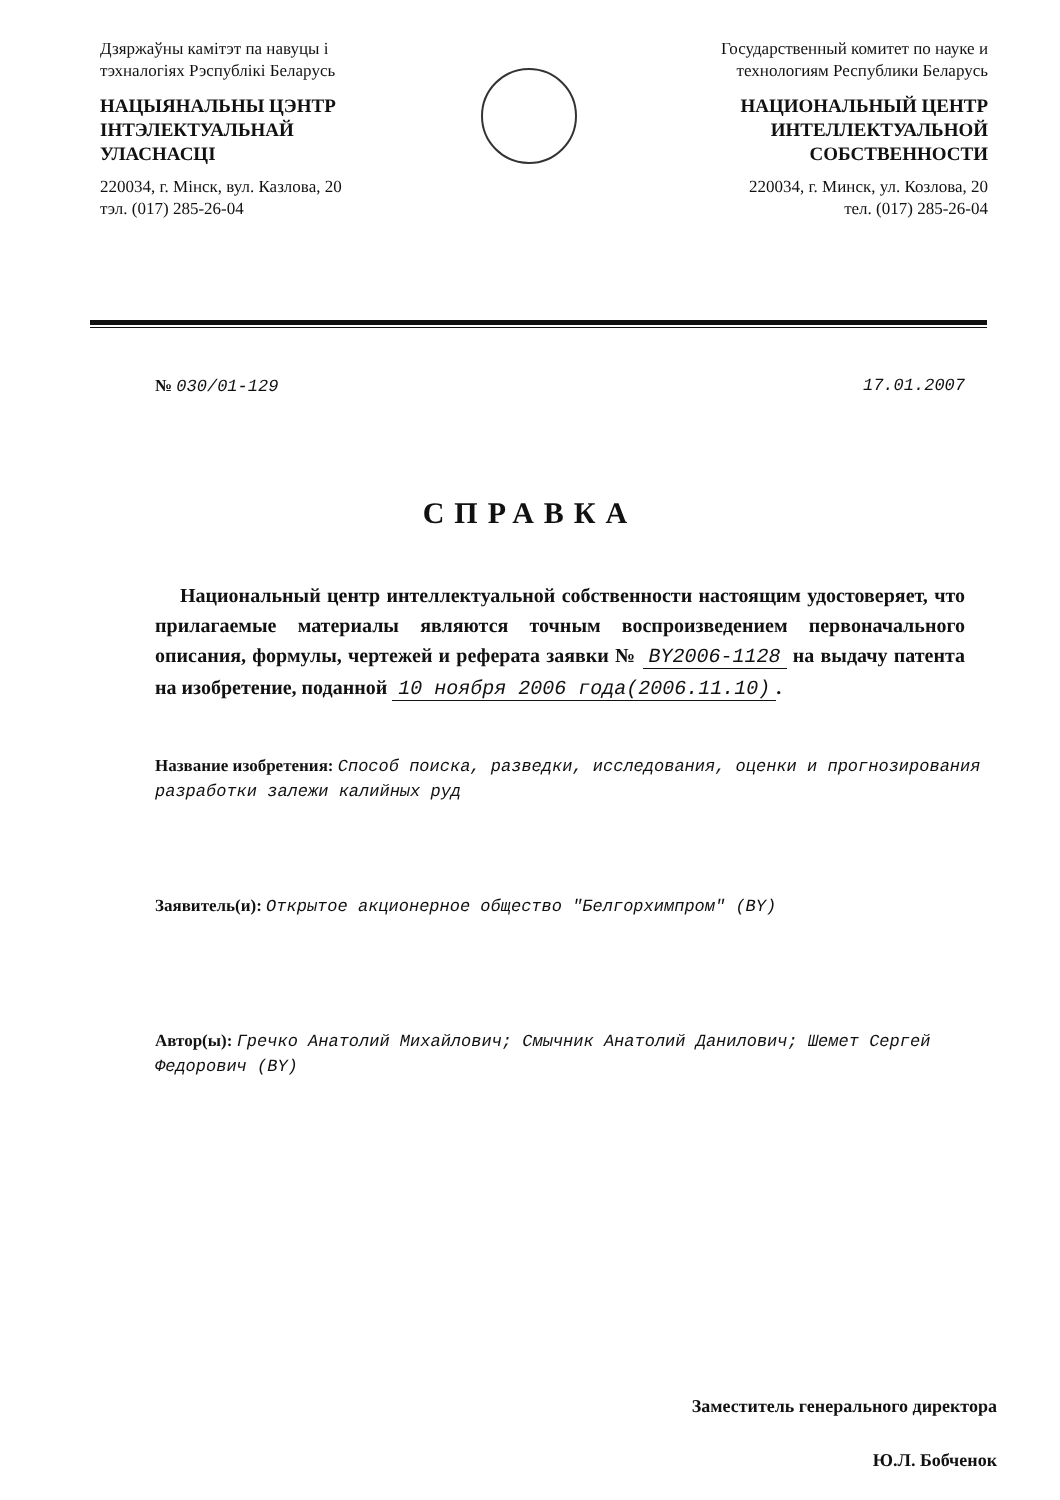Дзяржаўны камітэт па навуцы і тэхналогіях Рэспублікі Беларусь
НАЦЫЯНАЛЬНЫ ЦЭНТР ІНТЭЛЕКТУАЛЬНАЙ УЛАСНАСЦІ
220034, г. Мінск, вул. Казлова, 20
тэл. (017) 285-26-04
Государственный комитет по науке и технологиям Республики Беларусь
НАЦИОНАЛЬНЫЙ ЦЕНТР ИНТЕЛЛЕКТУАЛЬНОЙ СОБСТВЕННОСТИ
220034, г. Минск, ул. Козлова, 20
тел. (017) 285-26-04
№ 030/01-129 17.01.2007
СПРАВКА
Национальный центр интеллектуальной собственности настоящим удостоверяет, что прилагаемые материалы являются точным воспроизведением первоначального описания, формулы, чертежей и реферата заявки № BY2006-1128 на выдачу патента на изобретение, поданной 10 ноября 2006 года(2006.11.10).
Название изобретения: Способ поиска, разведки, исследования, оценки и прогнозирования разработки залежи калийных руд
Заявитель(и): Открытое акционерное общество "Белгорхимпром" (BY)
Автор(ы): Гречко Анатолий Михайлович; Смычник Анатолий Данилович; Шемет Сергей Федорович (BY)
Заместитель генерального директора
Ю.Л. Бобченок